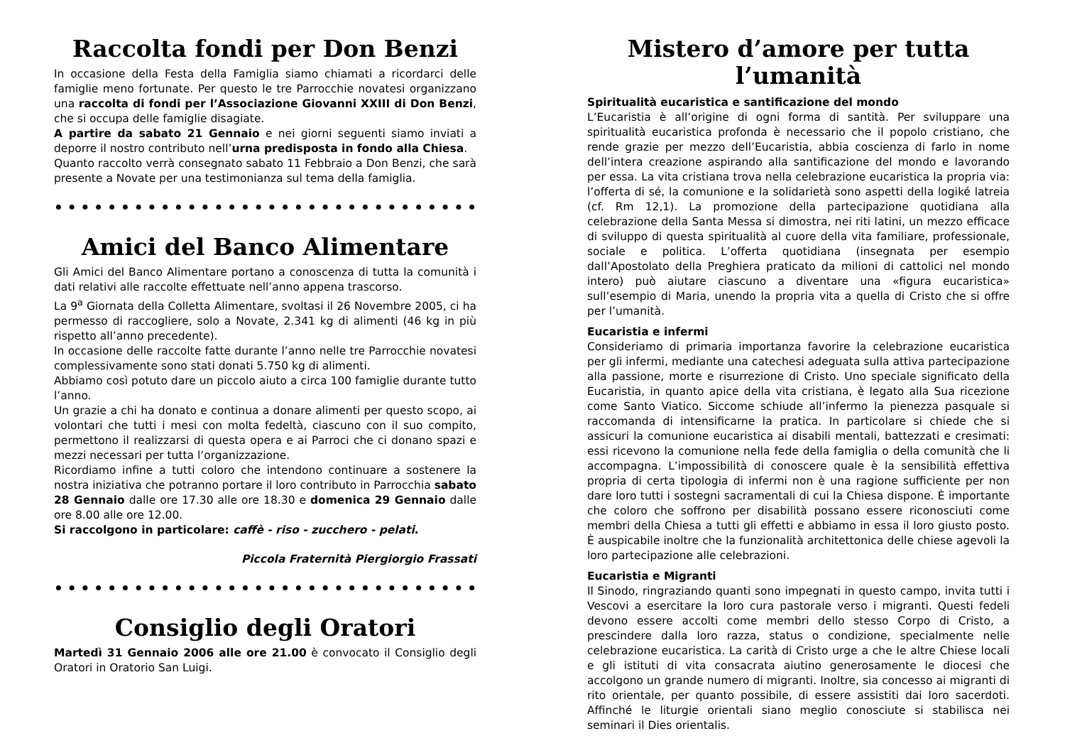Raccolta fondi per Don Benzi
In occasione della Festa della Famiglia siamo chiamati a ricordarci delle famiglie meno fortunate. Per questo le tre Parrocchie novatesi organizzano una raccolta di fondi per l’Associazione Giovanni XXIII di Don Benzi, che si occupa delle famiglie disagiate.
A partire da sabato 21 Gennaio e nei giorni seguenti siamo inviati a deporre il nostro contributo nell’urna predisposta in fondo alla Chiesa.
Quanto raccolto verrà consegnato sabato 11 Febbraio a Don Benzi, che sarà presente a Novate per una testimonianza sul tema della famiglia.
••••••••••••••••••••••••••••••••••••••
Amici del Banco Alimentare
Gli Amici del Banco Alimentare portano a conoscenza di tutta la comunità i dati relativi alle raccolte effettuate nell’anno appena trascorso.
La 9<sup>a</sup> Giornata della Colletta Alimentare, svoltasi il 26 Novembre 2005, ci ha permesso di raccogliere, solo a Novate, 2.341 kg di alimenti (46 kg in più rispetto all’anno precedente).
In occasione delle raccolte fatte durante l’anno nelle tre Parrocchie novatesi complessivamente sono stati donati 5.750 kg di alimenti.
Abbiamo così potuto dare un piccolo aiuto a circa 100 famiglie durante tutto l’anno.
Un grazie a chi ha donato e continua a donare alimenti per questo scopo, ai volontari che tutti i mesi con molta fedeltà, ciascuno con il suo compito, permettono il realizzarsi di questa opera e ai Parroci che ci donano spazi e mezzi necessari per tutta l’organizzazione.
Ricordiamo infine a tutti coloro che intendono continuare a sostenere la nostra iniziativa che potranno portare il loro contributo in Parrocchia sabato 28 Gennaio dalle ore 17.30 alle ore 18.30 e domenica 29 Gennaio dalle ore 8.00 alle ore 12.00.
Si raccolgono in particolare: caffè - riso - zucchero - pelati.
Piccola Fraternità Piergiorgio Frassati
••••••••••••••••••••••••••••••••••••••
Consiglio degli Oratori
Martedì 31 Gennaio 2006 alle ore 21.00 è convocato il Consiglio degli Oratori in Oratorio San Luigi.
Mistero d’amore per tutta l’umanità
Spiritualità eucaristica e santificazione del mondo
L’Eucaristia è all’origine di ogni forma di santità. Per sviluppare una spiritualità eucaristica profonda è necessario che il popolo cristiano, che rende grazie per mezzo dell’Eucaristia, abbia coscienza di farlo in nome dell’intera creazione aspirando alla santificazione del mondo e lavorando per essa. La vita cristiana trova nella celebrazione eucaristica la propria via: l’offerta di sé, la comunione e la solidarietà sono aspetti della logiké latreia (cf. Rm 12,1). La promozione della partecipazione quotidiana alla celebrazione della Santa Messa si dimostra, nei riti latini, un mezzo efficace di sviluppo di questa spiritualità al cuore della vita familiare, professionale, sociale e politica. L’offerta quotidiana (insegnata per esempio dall’Apostolato della Preghiera praticato da milioni di cattolici nel mondo intero) può aiutare ciascuno a diventare una «figura eucaristica» sull’esempio di Maria, unendo la propria vita a quella di Cristo che si offre per l’umanità.
Eucaristia e infermi
Consideriamo di primaria importanza favorire la celebrazione eucaristica per gli infermi, mediante una catechesi adeguata sulla attiva partecipazione alla passione, morte e risurrezione di Cristo. Uno speciale significato della Eucaristia, in quanto apice della vita cristiana, è legato alla Sua ricezione come Santo Viatico. Siccome schiude all’infermo la pienezza pasquale si raccomanda di intensificarne la pratica. In particolare si chiede che si assicuri la comunione eucaristica ai disabili mentali, battezzati e cresimati: essi ricevono la comunione nella fede della famiglia o della comunità che li accompagna. L’impossibilità di conoscere quale è la sensibilità effettiva propria di certa tipologia di infermi non è una ragione sufficiente per non dare loro tutti i sostegni sacramentali di cui la Chiesa dispone. È importante che coloro che soffrono per disabilità possano essere riconosciuti come membri della Chiesa a tutti gli effetti e abbiamo in essa il loro giusto posto. È auspicabile inoltre che la funzionalità architettonica delle chiese agevoli la loro partecipazione alle celebrazioni.
Eucaristia e Migranti
Il Sinodo, ringraziando quanti sono impegnati in questo campo, invita tutti i Vescovi a esercitare la loro cura pastorale verso i migranti. Questi fedeli devono essere accolti come membri dello stesso Corpo di Cristo, a prescindere dalla loro razza, status o condizione, specialmente nelle celebrazione eucaristica. La carità di Cristo urge a che le altre Chiese locali e gli istituti di vita consacrata aiutino generosamente le diocesi che accolgono un grande numero di migranti. Inoltre, sia concesso ai migranti di rito orientale, per quanto possibile, di essere assistiti dai loro sacerdoti. Affinché le liturgie orientali siano meglio conosciute si stabilisca nei seminari il Dies orientalis.